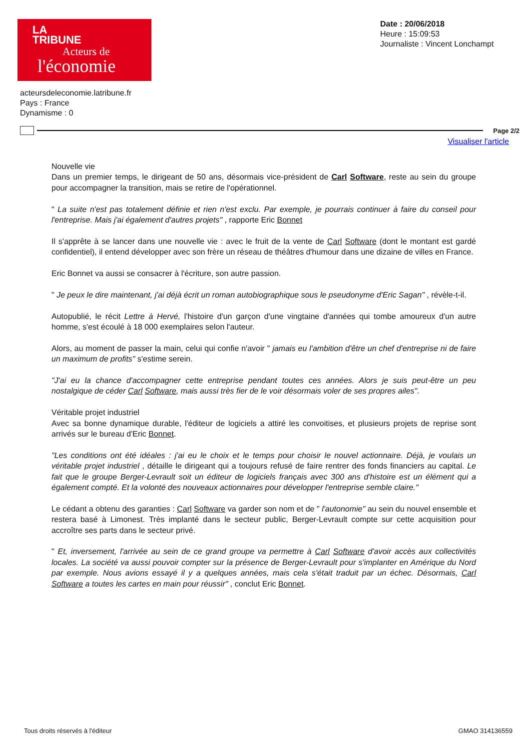LA
TRIBUNE
Acteurs de
l'économie
Date : 20/06/2018
Heure : 15:09:53
Journaliste : Vincent Lonchampt
acteursdeleconomie.latribune.fr
Pays : France
Dynamisme : 0
Page 2/2
Visualiser l'article
Nouvelle vie
Dans un premier temps, le dirigeant de 50 ans, désormais vice-président de Carl Software, reste au sein du groupe pour accompagner la transition, mais se retire de l'opérationnel.
" La suite n'est pas totalement définie et rien n'est exclu. Par exemple, je pourrais continuer à faire du conseil pour l'entreprise. Mais j'ai également d'autres projets" , rapporte Eric Bonnet
Il s'apprête à se lancer dans une nouvelle vie : avec le fruit de la vente de Carl Software (dont le montant est gardé confidentiel), il entend développer avec son frère un réseau de théâtres d'humour dans une dizaine de villes en France.
Eric Bonnet va aussi se consacrer à l'écriture, son autre passion.
" Je peux le dire maintenant, j'ai déjà écrit un roman autobiographique sous le pseudonyme d'Eric Sagan" , révèle-t-il.
Autopublié, le récit Lettre à Hervé, l'histoire d'un garçon d'une vingtaine d'années qui tombe amoureux d'un autre homme, s'est écoulé à 18 000 exemplaires selon l'auteur.
Alors, au moment de passer la main, celui qui confie n'avoir " jamais eu l'ambition d'être un chef d'entreprise ni de faire un maximum de profits" s'estime serein.
"J'ai eu la chance d'accompagner cette entreprise pendant toutes ces années. Alors je suis peut-être un peu nostalgique de céder Carl Software, mais aussi très fier de le voir désormais voler de ses propres ailes".
Véritable projet industriel
Avec sa bonne dynamique durable, l'éditeur de logiciels a attiré les convoitises, et plusieurs projets de reprise sont arrivés sur le bureau d'Eric Bonnet.
"Les conditions ont été idéales : j'ai eu le choix et le temps pour choisir le nouvel actionnaire. Déjà, je voulais un véritable projet industriel , détaille le dirigeant qui a toujours refusé de faire rentrer des fonds financiers au capital. Le fait que le groupe Berger-Levrault soit un éditeur de logiciels français avec 300 ans d'histoire est un élément qui a également compté. Et la volonté des nouveaux actionnaires pour développer l'entreprise semble claire."
Le cédant a obtenu des garanties : Carl Software va garder son nom et de " l'autonomie" au sein du nouvel ensemble et restera basé à Limonest. Très implanté dans le secteur public, Berger-Levrault compte sur cette acquisition pour accroître ses parts dans le secteur privé.
" Et, inversement, l'arrivée au sein de ce grand groupe va permettre à Carl Software d'avoir accès aux collectivités locales. La société va aussi pouvoir compter sur la présence de Berger-Levrault pour s'implanter en Amérique du Nord par exemple. Nous avions essayé il y a quelques années, mais cela s'était traduit par un échec. Désormais, Carl Software a toutes les cartes en main pour réussir" , conclut Eric Bonnet.
Tous droits réservés à l'éditeur GMAO 314136559